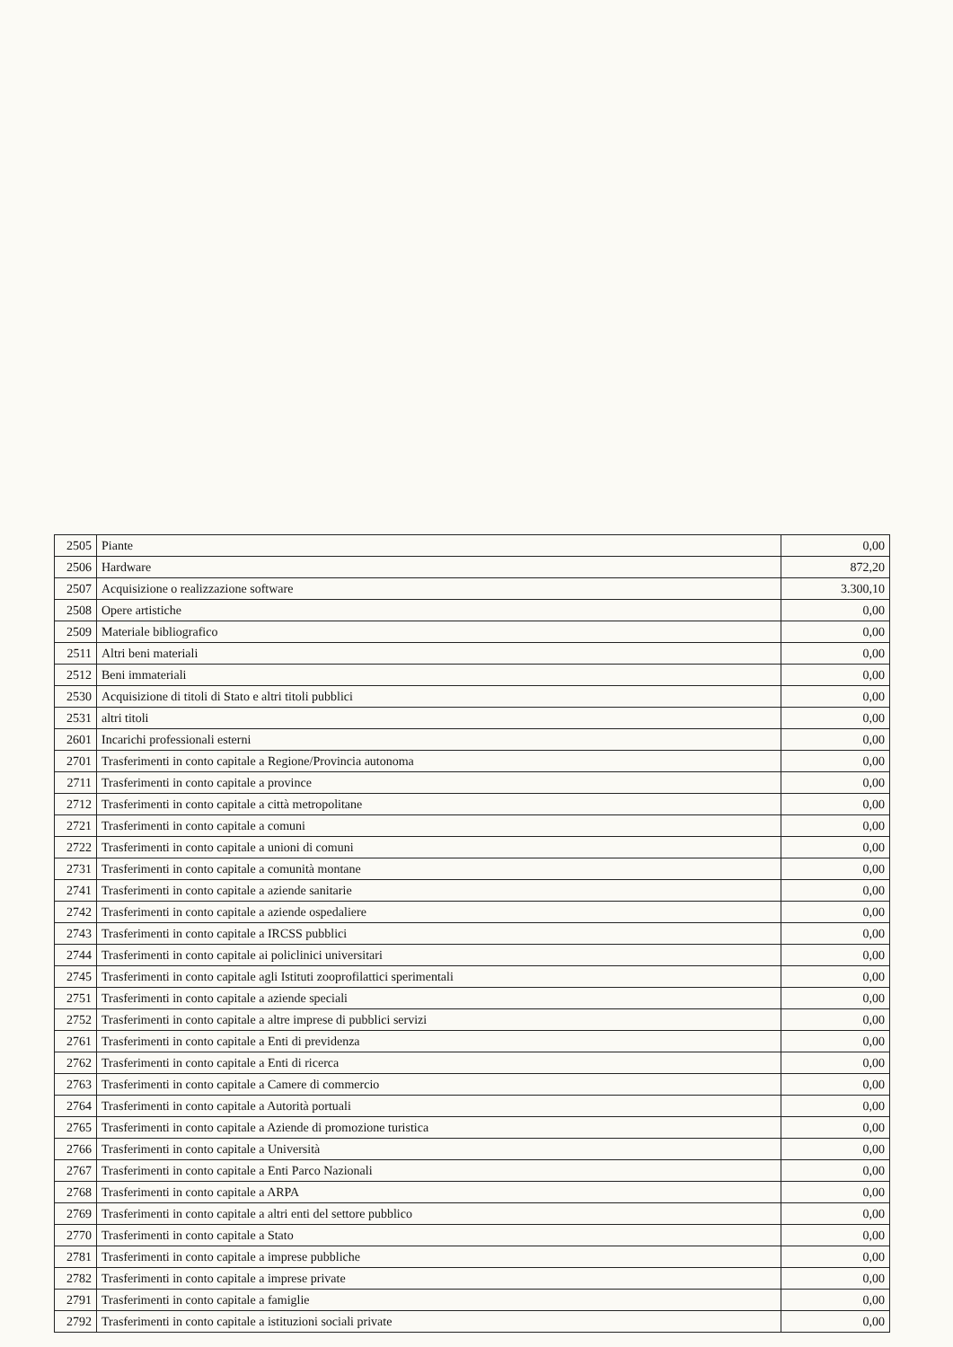| 2505 | Piante | 0,00 |
| 2506 | Hardware | 872,20 |
| 2507 | Acquisizione o realizzazione software | 3.300,10 |
| 2508 | Opere artistiche | 0,00 |
| 2509 | Materiale bibliografico | 0,00 |
| 2511 | Altri beni materiali | 0,00 |
| 2512 | Beni immateriali | 0,00 |
| 2530 | Acquisizione di titoli di Stato e altri titoli pubblici | 0,00 |
| 2531 | altri titoli | 0,00 |
| 2601 | Incarichi professionali esterni | 0,00 |
| 2701 | Trasferimenti in conto capitale a Regione/Provincia autonoma | 0,00 |
| 2711 | Trasferimenti in conto capitale a province | 0,00 |
| 2712 | Trasferimenti in conto capitale a città metropolitane | 0,00 |
| 2721 | Trasferimenti in conto capitale a comuni | 0,00 |
| 2722 | Trasferimenti in conto capitale a unioni di comuni | 0,00 |
| 2731 | Trasferimenti in conto capitale a comunità montane | 0,00 |
| 2741 | Trasferimenti in conto capitale a aziende sanitarie | 0,00 |
| 2742 | Trasferimenti in conto capitale a aziende ospedaliere | 0,00 |
| 2743 | Trasferimenti in conto capitale a IRCSS pubblici | 0,00 |
| 2744 | Trasferimenti in conto capitale ai policlinici universitari | 0,00 |
| 2745 | Trasferimenti in conto capitale agli Istituti zooprofilattici sperimentali | 0,00 |
| 2751 | Trasferimenti in conto capitale a aziende speciali | 0,00 |
| 2752 | Trasferimenti in conto capitale a altre imprese di pubblici servizi | 0,00 |
| 2761 | Trasferimenti in conto capitale a Enti di previdenza | 0,00 |
| 2762 | Trasferimenti in conto capitale a Enti di ricerca | 0,00 |
| 2763 | Trasferimenti in conto capitale a Camere di commercio | 0,00 |
| 2764 | Trasferimenti in conto capitale a Autorità portuali | 0,00 |
| 2765 | Trasferimenti in conto capitale a Aziende di promozione turistica | 0,00 |
| 2766 | Trasferimenti in conto capitale a Università | 0,00 |
| 2767 | Trasferimenti in conto capitale a Enti Parco Nazionali | 0,00 |
| 2768 | Trasferimenti in conto capitale a ARPA | 0,00 |
| 2769 | Trasferimenti in conto capitale a altri enti del settore pubblico | 0,00 |
| 2770 | Trasferimenti in conto capitale a Stato | 0,00 |
| 2781 | Trasferimenti in conto capitale a imprese pubbliche | 0,00 |
| 2782 | Trasferimenti in conto capitale a imprese private | 0,00 |
| 2791 | Trasferimenti in conto capitale a famiglie | 0,00 |
| 2792 | Trasferimenti in conto capitale a istituzioni sociali private | 0,00 |